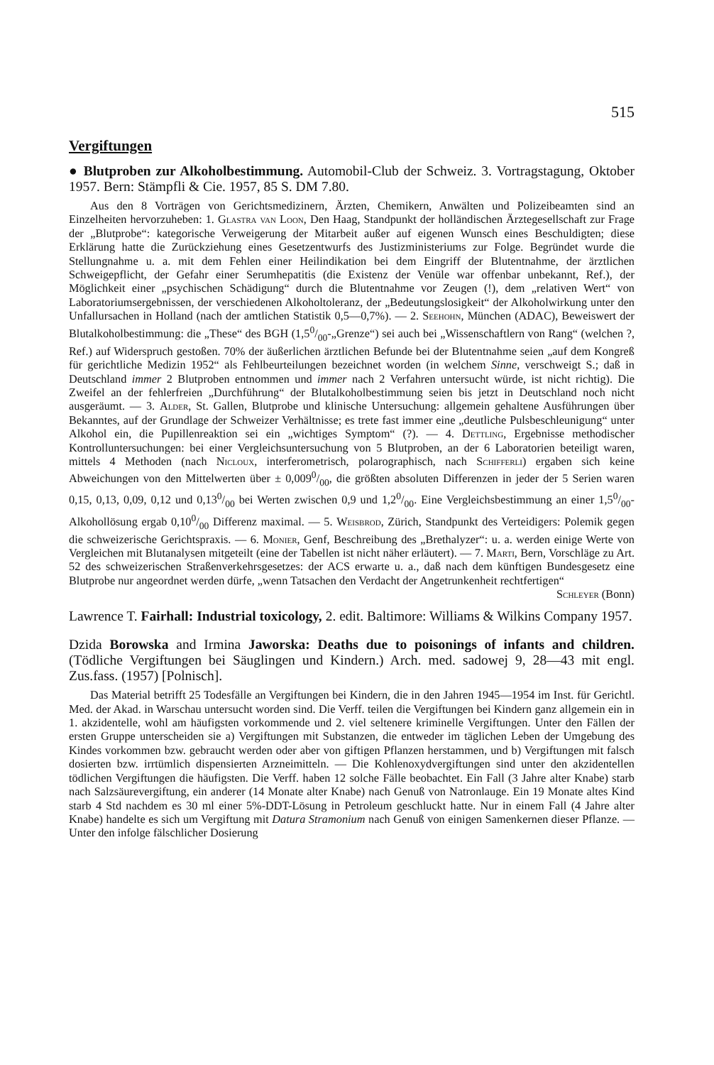515
Vergiftungen
● Blutproben zur Alkoholbestimmung. Automobil-Club der Schweiz. 3. Vortragstagung, Oktober 1957. Bern: Stämpfli & Cie. 1957, 85 S. DM 7.80.
Aus den 8 Vorträgen von Gerichtsmedizinern, Ärzten, Chemikern, Anwälten und Polizeibeamten sind an Einzelheiten hervorzuheben: 1. Glastra van Loon, Den Haag, Standpunkt der holländischen Ärztegesellschaft zur Frage der „Blutprobe“: kategorische Verweigerung der Mitarbeit außer auf eigenen Wunsch eines Beschuldigten; diese Erklärung hatte die Zurückziehung eines Gesetzentwurfs des Justizministeriums zur Folge. Begründet wurde die Stellungnahme u. a. mit dem Fehlen einer Heilindikation bei dem Eingriff der Blutentnahme, der ärztlichen Schweigepflicht, der Gefahr einer Serumhepatitis (die Existenz der Venüle war offenbar unbekannt, Ref.), der Möglichkeit einer „psychischen Schädigung“ durch die Blutentnahme vor Zeugen (!), dem „relativen Wert“ von Laboratoriumsergebnissen, der verschiedenen Alkoholtoleranz, der „Bedeutungslosigkeit“ der Alkoholwirkung unter den Unfallursachen in Holland (nach der amtlichen Statistik 0,5—0,7%). — 2. Seehohn, München (ADAC), Beweiswert der Blutalkoholbestimmung: die „These“ des BGH (1,50/00-„Grenze“) sei auch bei „Wissenschaftlern von Rang“ (welchen ?, Ref.) auf Widerspruch gestoßen. 70% der äußerlichen ärztlichen Befunde bei der Blutentnahme seien „auf dem Kongreß für gerichtliche Medizin 1952“ als Fehlbeurteilungen bezeichnet worden (in welchem Sinne, verschweigt S.; daß in Deutschland immer 2 Blutproben entnommen und immer nach 2 Verfahren untersucht würde, ist nicht richtig). Die Zweifel an der fehlerfreien „Durchführung“ der Blutalkoholbestimmung seien bis jetzt in Deutschland noch nicht ausgeräumt. — 3. Alder, St. Gallen, Blutprobe und klinische Untersuchung: allgemein gehaltene Ausführungen über Bekanntes, auf der Grundlage der Schweizer Verhältnisse; es trete fast immer eine „deutliche Pulsbeschleunigung“ unter Alkohol ein, die Pupillenreaktion sei ein „wichtiges Symptom“ (?). — 4. Dettling, Ergebnisse methodischer Kontrolluntersuchungen: bei einer Vergleichsuntersuchung von 5 Blutproben, an der 6 Laboratorien beteiligt waren, mittels 4 Methoden (nach Nicloux, interferometrisch, polarographisch, nach Schifferli) ergaben sich keine Abweichungen von den Mittelwerten über ± 0,0090/00, die größten absoluten Differenzen in jeder der 5 Serien waren 0,15, 0,13, 0,09, 0,12 und 0,130/00 bei Werten zwischen 0,9 und 1,20/00. Eine Vergleichsbestimmung an einer 1,50/00-Alkohollösung ergab 0,100/00 Differenz maximal. — 5. Weisbrod, Zürich, Standpunkt des Verteidigers: Polemik gegen die schweizerische Gerichtspraxis. — 6. Monier, Genf, Beschreibung des „Brethalyzer“: u. a. werden einige Werte von Vergleichen mit Blutanalysen mitgeteilt (eine der Tabellen ist nicht näher erläutert). — 7. Marti, Bern, Vorschläge zu Art. 52 des schweizerischen Straßenverkehrsgesetzes: der ACS erwarte u. a., daß nach dem künftigen Bundesgesetz eine Blutprobe nur angeordnet werden dürfe, „wenn Tatsachen den Verdacht der Angetrunkenheit rechtfertigen“
Schleyer (Bonn)
Lawrence T. Fairhall: Industrial toxicology, 2. edit. Baltimore: Williams & Wilkins Company 1957.
Dzida Borowska and Irmina Jaworska: Deaths due to poisonings of infants and children. (Tödliche Vergiftungen bei Säuglingen und Kindern.) Arch. med. sadowej 9, 28—43 mit engl. Zus.fass. (1957) [Polnisch].
Das Material betrifft 25 Todesfälle an Vergiftungen bei Kindern, die in den Jahren 1945—1954 im Inst. für Gerichtl. Med. der Akad. in Warschau untersucht worden sind. Die Verff. teilen die Vergiftungen bei Kindern ganz allgemein ein in 1. akzidentelle, wohl am häufigsten vorkommende und 2. viel seltenere kriminelle Vergiftungen. Unter den Fällen der ersten Gruppe unterscheiden sie a) Vergiftungen mit Substanzen, die entweder im täglichen Leben der Umgebung des Kindes vorkommen bzw. gebraucht werden oder aber von giftigen Pflanzen herstammen, und b) Vergiftungen mit falsch dosierten bzw. irrtümlich dispensierten Arzneimitteln. — Die Kohlenoxydvergiftungen sind unter den akzidentellen tödlichen Vergiftungen die häufigsten. Die Verff. haben 12 solche Fälle beobachtet. Ein Fall (3 Jahre alter Knabe) starb nach Salzsäurevergiftung, ein anderer (14 Monate alter Knabe) nach Genuß von Natronlauge. Ein 19 Monate altes Kind starb 4 Std nachdem es 30 ml einer 5%-DDT-Lösung in Petroleum geschluckt hatte. Nur in einem Fall (4 Jahre alter Knabe) handelte es sich um Vergiftung mit Datura Stramonium nach Genuß von einigen Samenkernen dieser Pflanze. — Unter den infolge fälschlicher Dosierung